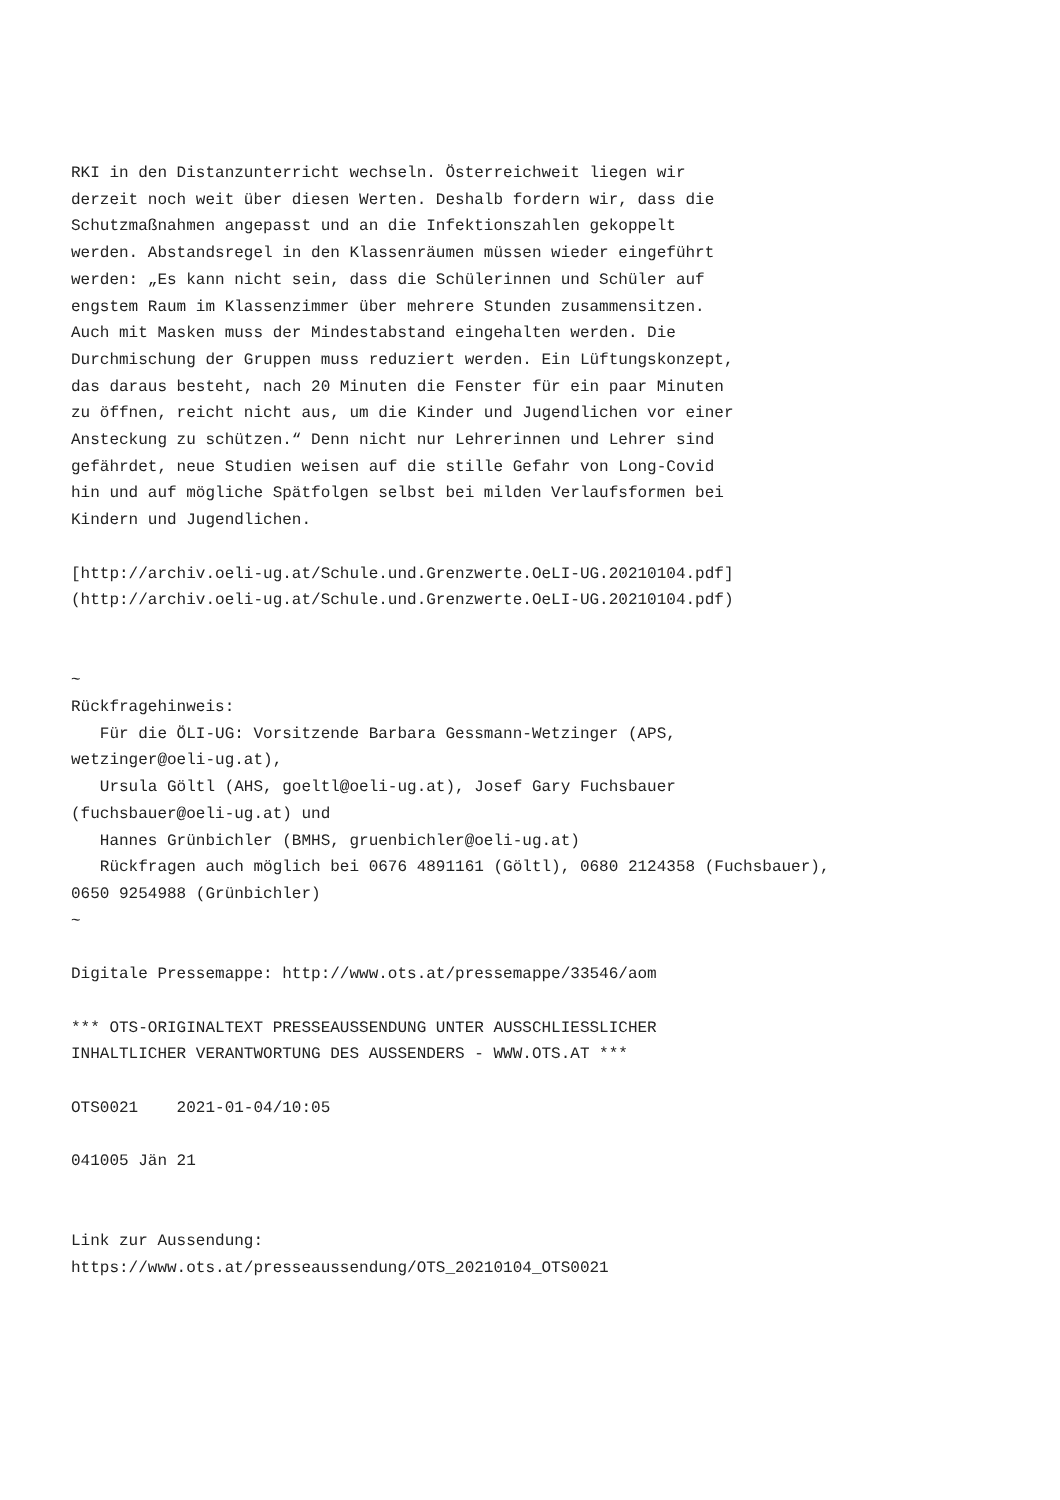RKI in den Distanzunterricht wechseln. Österreichweit liegen wir
derzeit noch weit über diesen Werten. Deshalb fordern wir, dass die
Schutzmaßnahmen angepasst und an die Infektionszahlen gekoppelt
werden. Abstandsregel in den Klassenräumen müssen wieder eingeführt
werden: „Es kann nicht sein, dass die Schülerinnen und Schüler auf
engstem Raum im Klassenzimmer über mehrere Stunden zusammensitzen.
Auch mit Masken muss der Mindestabstand eingehalten werden. Die
Durchmischung der Gruppen muss reduziert werden. Ein Lüftungskonzept,
das daraus besteht, nach 20 Minuten die Fenster für ein paar Minuten
zu öffnen, reicht nicht aus, um die Kinder und Jugendlichen vor einer
Ansteckung zu schützen.“ Denn nicht nur Lehrerinnen und Lehrer sind
gefährdet, neue Studien weisen auf die stille Gefahr von Long-Covid
hin und auf mögliche Spätfolgen selbst bei milden Verlaufsformen bei
Kindern und Jugendlichen.

[http://archiv.oeli-ug.at/Schule.und.Grenzwerte.OeLI-UG.20210104.pdf]
(http://archiv.oeli-ug.at/Schule.und.Grenzwerte.OeLI-UG.20210104.pdf)


~
Rückfragehinweis:
   Für die ÖLI-UG: Vorsitzende Barbara Gessmann-Wetzinger (APS,
wetzinger@oeli-ug.at),
   Ursula Göltl (AHS, goeltl@oeli-ug.at), Josef Gary Fuchsbauer
(fuchsbauer@oeli-ug.at) und
   Hannes Grünbichler (BMHS, gruenbichler@oeli-ug.at)
   Rückfragen auch möglich bei 0676 4891161 (Göltl), 0680 2124358 (Fuchsbauer),
0650 9254988 (Grünbichler)
~

Digitale Pressemappe: http://www.ots.at/pressemappe/33546/aom

*** OTS-ORIGINALTEXT PRESSEAUSSENDUNG UNTER AUSSCHLIESSLICHER
INHALTLICHER VERANTWORTUNG DES AUSSENDERS - WWW.OTS.AT ***

OTS0021    2021-01-04/10:05

041005 Jän 21


Link zur Aussendung:
https://www.ots.at/presseaussendung/OTS_20210104_OTS0021